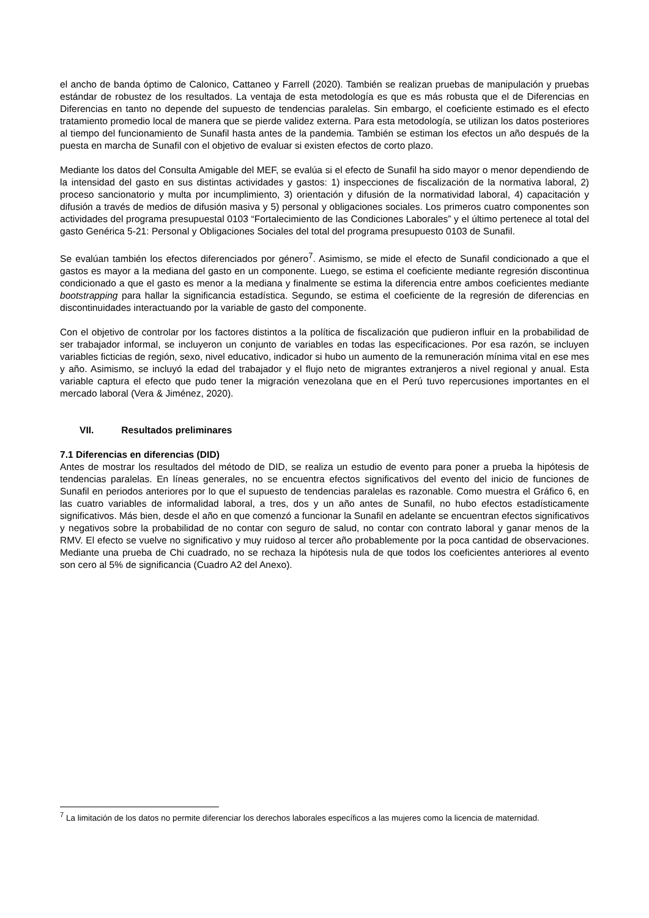el ancho de banda óptimo de Calonico, Cattaneo y Farrell (2020). También se realizan pruebas de manipulación y pruebas estándar de robustez de los resultados. La ventaja de esta metodología es que es más robusta que el de Diferencias en Diferencias en tanto no depende del supuesto de tendencias paralelas. Sin embargo, el coeficiente estimado es el efecto tratamiento promedio local de manera que se pierde validez externa. Para esta metodología, se utilizan los datos posteriores al tiempo del funcionamiento de Sunafil hasta antes de la pandemia. También se estiman los efectos un año después de la puesta en marcha de Sunafil con el objetivo de evaluar si existen efectos de corto plazo.
Mediante los datos del Consulta Amigable del MEF, se evalúa si el efecto de Sunafil ha sido mayor o menor dependiendo de la intensidad del gasto en sus distintas actividades y gastos: 1) inspecciones de fiscalización de la normativa laboral, 2) proceso sancionatorio y multa por incumplimiento, 3) orientación y difusión de la normatividad laboral, 4) capacitación y difusión a través de medios de difusión masiva y 5) personal y obligaciones sociales. Los primeros cuatro componentes son actividades del programa presupuestal 0103 “Fortalecimiento de las Condiciones Laborales” y el último pertenece al total del gasto Genérica 5-21: Personal y Obligaciones Sociales del total del programa presupuesto 0103 de Sunafil.
Se evalúan también los efectos diferenciados por género<sup>7</sup>. Asimismo, se mide el efecto de Sunafil condicionado a que el gastos es mayor a la mediana del gasto en un componente. Luego, se estima el coeficiente mediante regresión discontinua condicionado a que el gasto es menor a la mediana y finalmente se estima la diferencia entre ambos coeficientes mediante bootstrapping para hallar la significancia estadística. Segundo, se estima el coeficiente de la regresión de diferencias en discontinuidades interactuando por la variable de gasto del componente.
Con el objetivo de controlar por los factores distintos a la política de fiscalización que pudieron influir en la probabilidad de ser trabajador informal, se incluyeron un conjunto de variables en todas las especificaciones. Por esa razón, se incluyen variables ficticias de región, sexo, nivel educativo, indicador si hubo un aumento de la remuneración mínima vital en ese mes y año. Asimismo, se incluyó la edad del trabajador y el flujo neto de migrantes extranjeros a nivel regional y anual. Esta variable captura el efecto que pudo tener la migración venezolana que en el Perú tuvo repercusiones importantes en el mercado laboral (Vera & Jiménez, 2020).
VII. Resultados preliminares
7.1 Diferencias en diferencias (DID)
Antes de mostrar los resultados del método de DID, se realiza un estudio de evento para poner a prueba la hipótesis de tendencias paralelas. En líneas generales, no se encuentra efectos significativos del evento del inicio de funciones de Sunafil en periodos anteriores por lo que el supuesto de tendencias paralelas es razonable. Como muestra el Gráfico 6, en las cuatro variables de informalidad laboral, a tres, dos y un año antes de Sunafil, no hubo efectos estadísticamente significativos. Más bien, desde el año en que comenzó a funcionar la Sunafil en adelante se encuentran efectos significativos y negativos sobre la probabilidad de no contar con seguro de salud, no contar con contrato laboral y ganar menos de la RMV. El efecto se vuelve no significativo y muy ruidoso al tercer año probablemente por la poca cantidad de observaciones. Mediante una prueba de Chi cuadrado, no se rechaza la hipótesis nula de que todos los coeficientes anteriores al evento son cero al 5% de significancia (Cuadro A2 del Anexo).
<sup>7</sup> La limitación de los datos no permite diferenciar los derechos laborales específicos a las mujeres como la licencia de maternidad.